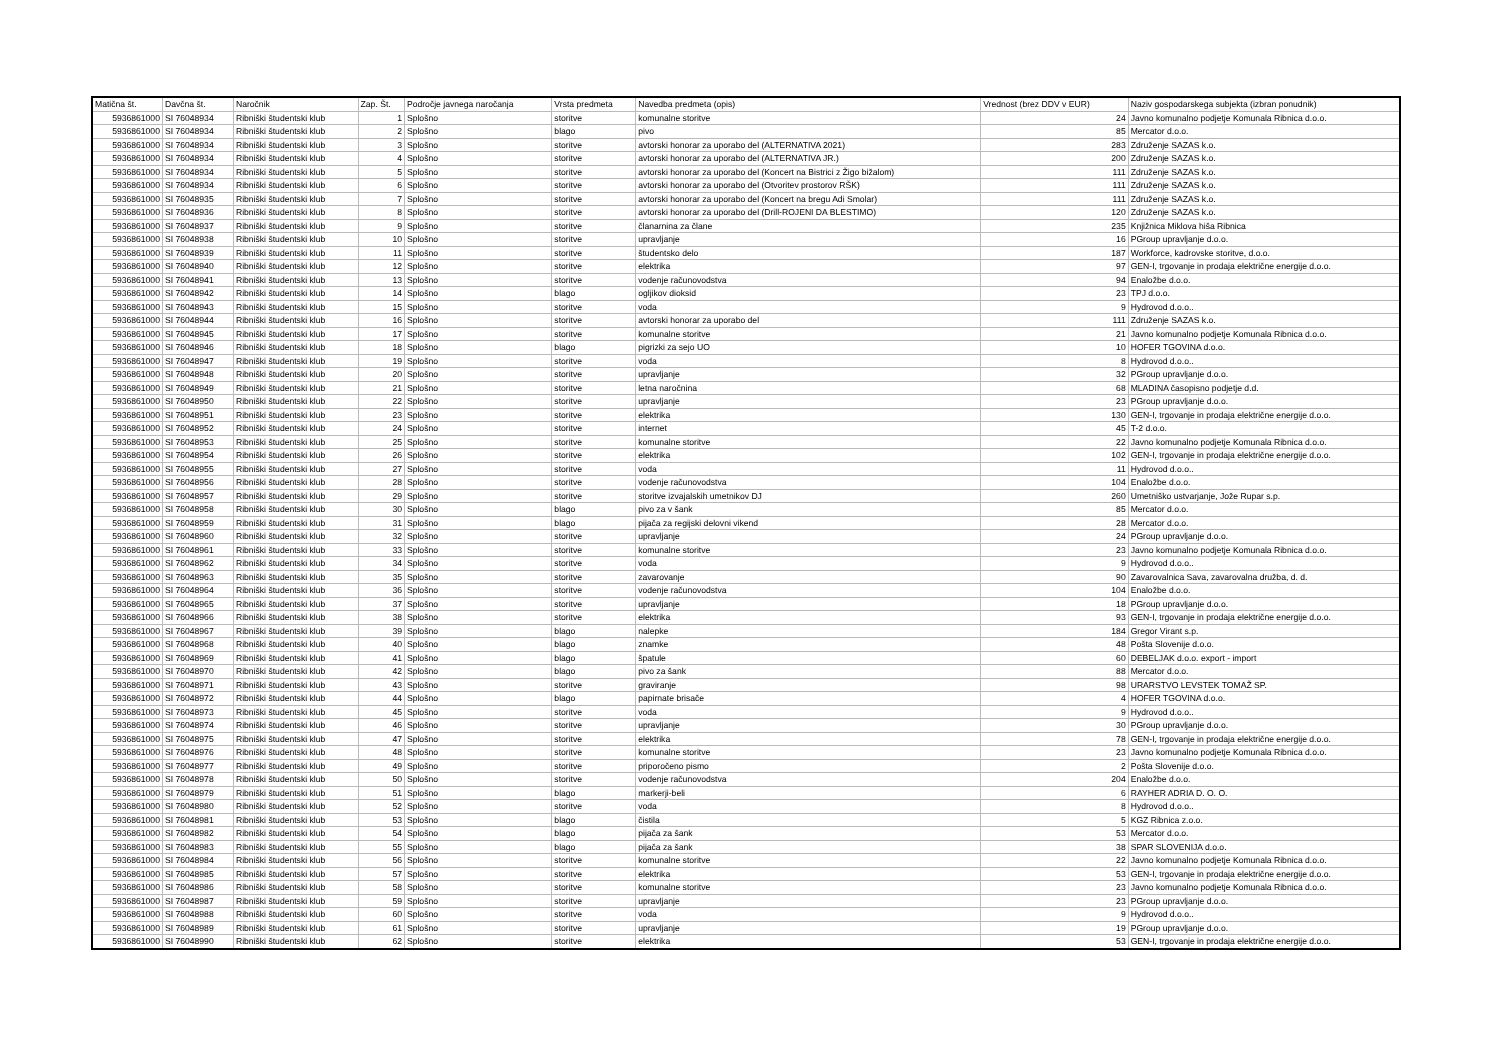| Matična št. | Davčna št. | Naročnik | Zap. Št. | Področje javnega naročanja | Vrsta predmeta | Navedba predmeta (opis) | Vrednost (brez DDV v EUR) | Naziv gospodarskega subjekta (izbran ponudnik) |
| --- | --- | --- | --- | --- | --- | --- | --- | --- |
| 5936861000 | SI 76048934 | Ribniški študentski klub | 1 | Splošno | storitve | komunalne storitve | 24 | Javno komunalno podjetje Komunala Ribnica d.o.o. |
| 5936861000 | SI 76048934 | Ribniški študentski klub | 2 | Splošno | blago | pivo | 85 | Mercator d.o.o. |
| 5936861000 | SI 76048934 | Ribniški študentski klub | 3 | Splošno | storitve | avtorski honorar za uporabo del (ALTERNATIVA 2021) | 283 | Združenje SAZAS k.o. |
| 5936861000 | SI 76048934 | Ribniški študentski klub | 4 | Splošno | storitve | avtorski honorar za uporabo del (ALTERNATIVA JR.) | 200 | Združenje SAZAS k.o. |
| 5936861000 | SI 76048934 | Ribniški študentski klub | 5 | Splošno | storitve | avtorski honorar za uporabo del (Koncert na Bistrici z Žigo bižalom) | 111 | Združenje SAZAS k.o. |
| 5936861000 | SI 76048934 | Ribniški študentski klub | 6 | Splošno | storitve | avtorski honorar za uporabo del (Otvoritev prostorov RŠK) | 111 | Združenje SAZAS k.o. |
| 5936861000 | SI 76048935 | Ribniški študentski klub | 7 | Splošno | storitve | avtorski honorar za uporabo del (Koncert na bregu Adi Smolar) | 111 | Združenje SAZAS k.o. |
| 5936861000 | SI 76048936 | Ribniški študentski klub | 8 | Splošno | storitve | avtorski honorar za uporabo del (Drill-ROJENI DA BLESTIMO) | 120 | Združenje SAZAS k.o. |
| 5936861000 | SI 76048937 | Ribniški študentski klub | 9 | Splošno | storitve | članarnina za člane | 235 | Knjižnica Miklova hiša Ribnica |
| 5936861000 | SI 76048938 | Ribniški študentski klub | 10 | Splošno | storitve | upravljanje | 16 | PGroup upravljanje d.o.o. |
| 5936861000 | SI 76048939 | Ribniški študentski klub | 11 | Splošno | storitve | študentsko delo | 187 | Workforce, kadrovske storitve, d.o.o. |
| 5936861000 | SI 76048940 | Ribniški študentski klub | 12 | Splošno | storitve | elektrika | 97 | GEN-I, trgovanje in prodaja električne energije d.o.o. |
| 5936861000 | SI 76048941 | Ribniški študentski klub | 13 | Splošno | storitve | vodenje računovodstva | 94 | Enaložbe d.o.o. |
| 5936861000 | SI 76048942 | Ribniški študentski klub | 14 | Splošno | blago | ogljikov dioksid | 23 | TPJ d.o.o. |
| 5936861000 | SI 76048943 | Ribniški študentski klub | 15 | Splošno | storitve | voda | 9 | Hydrovod d.o.o.. |
| 5936861000 | SI 76048944 | Ribniški študentski klub | 16 | Splošno | storitve | avtorski honorar za uporabo del | 111 | Združenje SAZAS k.o. |
| 5936861000 | SI 76048945 | Ribniški študentski klub | 17 | Splošno | storitve | komunalne storitve | 21 | Javno komunalno podjetje Komunala Ribnica d.o.o. |
| 5936861000 | SI 76048946 | Ribniški študentski klub | 18 | Splošno | blago | pigrizki za sejo UO | 10 | HOFER TGOVINA d.o.o. |
| 5936861000 | SI 76048947 | Ribniški študentski klub | 19 | Splošno | storitve | voda | 8 | Hydrovod d.o.o.. |
| 5936861000 | SI 76048948 | Ribniški študentski klub | 20 | Splošno | storitve | upravljanje | 32 | PGroup upravljanje d.o.o. |
| 5936861000 | SI 76048949 | Ribniški študentski klub | 21 | Splošno | storitve | letna naročnina | 68 | MLADINA časopisno podjetje d.d. |
| 5936861000 | SI 76048950 | Ribniški študentski klub | 22 | Splošno | storitve | upravljanje | 23 | PGroup upravljanje d.o.o. |
| 5936861000 | SI 76048951 | Ribniški študentski klub | 23 | Splošno | storitve | elektrika | 130 | GEN-I, trgovanje in prodaja električne energije d.o.o. |
| 5936861000 | SI 76048952 | Ribniški študentski klub | 24 | Splošno | storitve | internet | 45 | T-2 d.o.o. |
| 5936861000 | SI 76048953 | Ribniški študentski klub | 25 | Splošno | storitve | komunalne storitve | 22 | Javno komunalno podjetje Komunala Ribnica d.o.o. |
| 5936861000 | SI 76048954 | Ribniški študentski klub | 26 | Splošno | storitve | elektrika | 102 | GEN-I, trgovanje in prodaja električne energije d.o.o. |
| 5936861000 | SI 76048955 | Ribniški študentski klub | 27 | Splošno | storitve | voda | 11 | Hydrovod d.o.o.. |
| 5936861000 | SI 76048956 | Ribniški študentski klub | 28 | Splošno | storitve | vodenje računovodstva | 104 | Enaložbe d.o.o. |
| 5936861000 | SI 76048957 | Ribniški študentski klub | 29 | Splošno | storitve | storitve izvajalskih umetnikov DJ | 260 | Umetniško ustvarjanje, Jože Rupar s.p. |
| 5936861000 | SI 76048958 | Ribniški študentski klub | 30 | Splošno | blago | pivo za v šank | 85 | Mercator d.o.o. |
| 5936861000 | SI 76048959 | Ribniški študentski klub | 31 | Splošno | blago | pijača za regijski delovni vikend | 28 | Mercator d.o.o. |
| 5936861000 | SI 76048960 | Ribniški študentski klub | 32 | Splošno | storitve | upravljanje | 24 | PGroup upravljanje d.o.o. |
| 5936861000 | SI 76048961 | Ribniški študentski klub | 33 | Splošno | storitve | komunalne storitve | 23 | Javno komunalno podjetje Komunala Ribnica d.o.o. |
| 5936861000 | SI 76048962 | Ribniški študentski klub | 34 | Splošno | storitve | voda | 9 | Hydrovod d.o.o.. |
| 5936861000 | SI 76048963 | Ribniški študentski klub | 35 | Splošno | storitve | zavarovanje | 90 | Zavarovalnica Sava, zavarovalna družba, d. d. |
| 5936861000 | SI 76048964 | Ribniški študentski klub | 36 | Splošno | storitve | vodenje računovodstva | 104 | Enaložbe d.o.o. |
| 5936861000 | SI 76048965 | Ribniški študentski klub | 37 | Splošno | storitve | upravljanje | 18 | PGroup upravljanje d.o.o. |
| 5936861000 | SI 76048966 | Ribniški študentski klub | 38 | Splošno | storitve | elektrika | 93 | GEN-I, trgovanje in prodaja električne energije d.o.o. |
| 5936861000 | SI 76048967 | Ribniški študentski klub | 39 | Splošno | blago | nalepke | 184 | Gregor Virant s.p. |
| 5936861000 | SI 76048968 | Ribniški študentski klub | 40 | Splošno | blago | znamke | 48 | Pošta Slovenije d.o.o. |
| 5936861000 | SI 76048969 | Ribniški študentski klub | 41 | Splošno | blago | špatule | 60 | DEBELJAK d.o.o. export - import |
| 5936861000 | SI 76048970 | Ribniški študentski klub | 42 | Splošno | blago | pivo za šank | 88 | Mercator d.o.o. |
| 5936861000 | SI 76048971 | Ribniški študentski klub | 43 | Splošno | storitve | graviranje | 98 | URARSTVO LEVSTEK TOMAŽ SP. |
| 5936861000 | SI 76048972 | Ribniški študentski klub | 44 | Splošno | blago | papirnate brisače | 4 | HOFER TGOVINA d.o.o. |
| 5936861000 | SI 76048973 | Ribniški študentski klub | 45 | Splošno | storitve | voda | 9 | Hydrovod d.o.o.. |
| 5936861000 | SI 76048974 | Ribniški študentski klub | 46 | Splošno | storitve | upravljanje | 30 | PGroup upravljanje d.o.o. |
| 5936861000 | SI 76048975 | Ribniški študentski klub | 47 | Splošno | storitve | elektrika | 78 | GEN-I, trgovanje in prodaja električne energije d.o.o. |
| 5936861000 | SI 76048976 | Ribniški študentski klub | 48 | Splošno | storitve | komunalne storitve | 23 | Javno komunalno podjetje Komunala Ribnica d.o.o. |
| 5936861000 | SI 76048977 | Ribniški študentski klub | 49 | Splošno | storitve | priporočeno pismo | 2 | Pošta Slovenije d.o.o. |
| 5936861000 | SI 76048978 | Ribniški študentski klub | 50 | Splošno | storitve | vodenje računovodstva | 204 | Enaložbe d.o.o. |
| 5936861000 | SI 76048979 | Ribniški študentski klub | 51 | Splošno | blago | markerji-beli | 6 | RAYHER ADRIA D. O. O. |
| 5936861000 | SI 76048980 | Ribniški študentski klub | 52 | Splošno | storitve | voda | 8 | Hydrovod d.o.o.. |
| 5936861000 | SI 76048981 | Ribniški študentski klub | 53 | Splošno | blago | čistila | 5 | KGZ Ribnica z.o.o. |
| 5936861000 | SI 76048982 | Ribniški študentski klub | 54 | Splošno | blago | pijača za šank | 53 | Mercator d.o.o. |
| 5936861000 | SI 76048983 | Ribniški študentski klub | 55 | Splošno | blago | pijača za šank | 38 | SPAR SLOVENIJA d.o.o. |
| 5936861000 | SI 76048984 | Ribniški študentski klub | 56 | Splošno | storitve | komunalne storitve | 22 | Javno komunalno podjetje Komunala Ribnica d.o.o. |
| 5936861000 | SI 76048985 | Ribniški študentski klub | 57 | Splošno | storitve | elektrika | 53 | GEN-I, trgovanje in prodaja električne energije d.o.o. |
| 5936861000 | SI 76048986 | Ribniški študentski klub | 58 | Splošno | storitve | komunalne storitve | 23 | Javno komunalno podjetje Komunala Ribnica d.o.o. |
| 5936861000 | SI 76048987 | Ribniški študentski klub | 59 | Splošno | storitve | upravljanje | 23 | PGroup upravljanje d.o.o. |
| 5936861000 | SI 76048988 | Ribniški študentski klub | 60 | Splošno | storitve | voda | 9 | Hydrovod d.o.o.. |
| 5936861000 | SI 76048989 | Ribniški študentski klub | 61 | Splošno | storitve | upravljanje | 19 | PGroup upravljanje d.o.o. |
| 5936861000 | SI 76048990 | Ribniški študentski klub | 62 | Splošno | storitve | elektrika | 53 | GEN-I, trgovanje in prodaja električne energije d.o.o. |